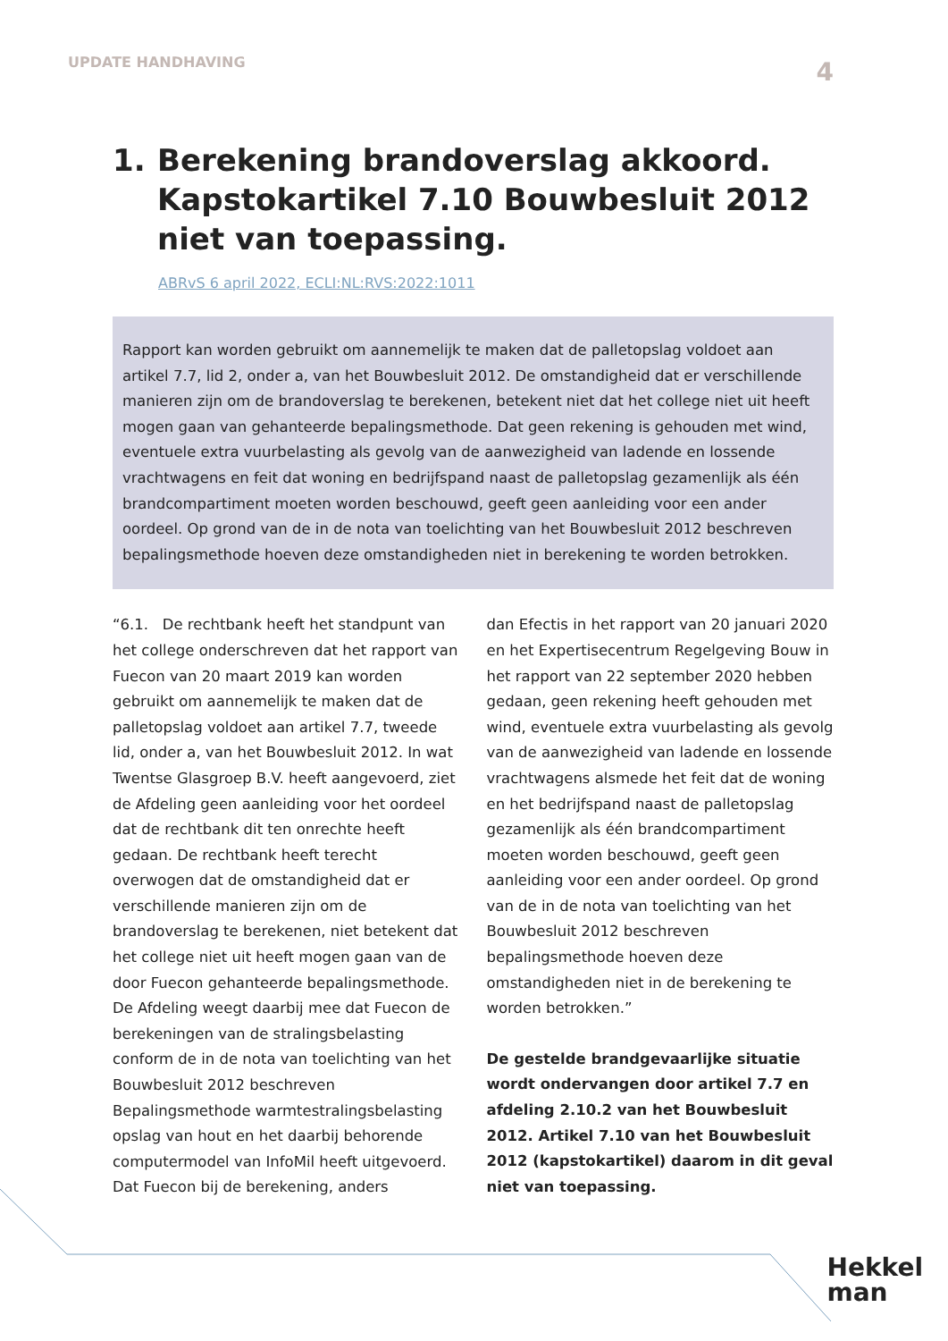UPDATE HANDHAVING 4
1. Berekening brandoverslag akkoord. Kapstokartikel 7.10 Bouwbesluit 2012 niet van toepassing.
ABRvS 6 april 2022, ECLI:NL:RVS:2022:1011
Rapport kan worden gebruikt om aannemelijk te maken dat de palletopslag voldoet aan artikel 7.7, lid 2, onder a, van het Bouwbesluit 2012. De omstandigheid dat er verschillende manieren zijn om de brandoverslag te berekenen, betekent niet dat het college niet uit heeft mogen gaan van gehanteerde bepalingsmethode. Dat geen rekening is gehouden met wind, eventuele extra vuurbelasting als gevolg van de aanwezigheid van ladende en lossende vrachtwagens en feit dat woning en bedrijfspand naast de palletopslag gezamenlijk als één brandcompartiment moeten worden beschouwd, geeft geen aanleiding voor een ander oordeel. Op grond van de in de nota van toelichting van het Bouwbesluit 2012 beschreven bepalingsmethode hoeven deze omstandigheden niet in berekening te worden betrokken.
“6.1. De rechtbank heeft het standpunt van het college onderschreven dat het rapport van Fuecon van 20 maart 2019 kan worden gebruikt om aannemelijk te maken dat de palletopslag voldoet aan artikel 7.7, tweede lid, onder a, van het Bouwbesluit 2012. In wat Twentse Glasgroep B.V. heeft aangevoerd, ziet de Afdeling geen aanleiding voor het oordeel dat de rechtbank dit ten onrechte heeft gedaan. De rechtbank heeft terecht overwogen dat de omstandigheid dat er verschillende manieren zijn om de brandoverslag te berekenen, niet betekent dat het college niet uit heeft mogen gaan van de door Fuecon gehanteerde bepalingsmethode. De Afdeling weegt daarbij mee dat Fuecon de berekeningen van de stralingsbelasting conform de in de nota van toelichting van het Bouwbesluit 2012 beschreven Bepalingsmethode warmtestralingsbelasting opslag van hout en het daarbij behorende computermodel van InfoMil heeft uitgevoerd. Dat Fuecon bij de berekening, anders
dan Efectis in het rapport van 20 januari 2020 en het Expertisecentrum Regelgeving Bouw in het rapport van 22 september 2020 hebben gedaan, geen rekening heeft gehouden met wind, eventuele extra vuurbelasting als gevolg van de aanwezigheid van ladende en lossende vrachtwagens alsmede het feit dat de woning en het bedrijfspand naast de palletopslag gezamenlijk als één brandcompartiment moeten worden beschouwd, geeft geen aanleiding voor een ander oordeel. Op grond van de in de nota van toelichting van het Bouwbesluit 2012 beschreven bepalingsmethode hoeven deze omstandigheden niet in de berekening te worden betrokken.”
De gestelde brandgevaarlijke situatie wordt ondervangen door artikel 7.7 en afdeling 2.10.2 van het Bouwbesluit 2012. Artikel 7.10 van het Bouwbesluit 2012 (kapstokartikel) daarom in dit geval niet van toepassing.
Hekkel
man